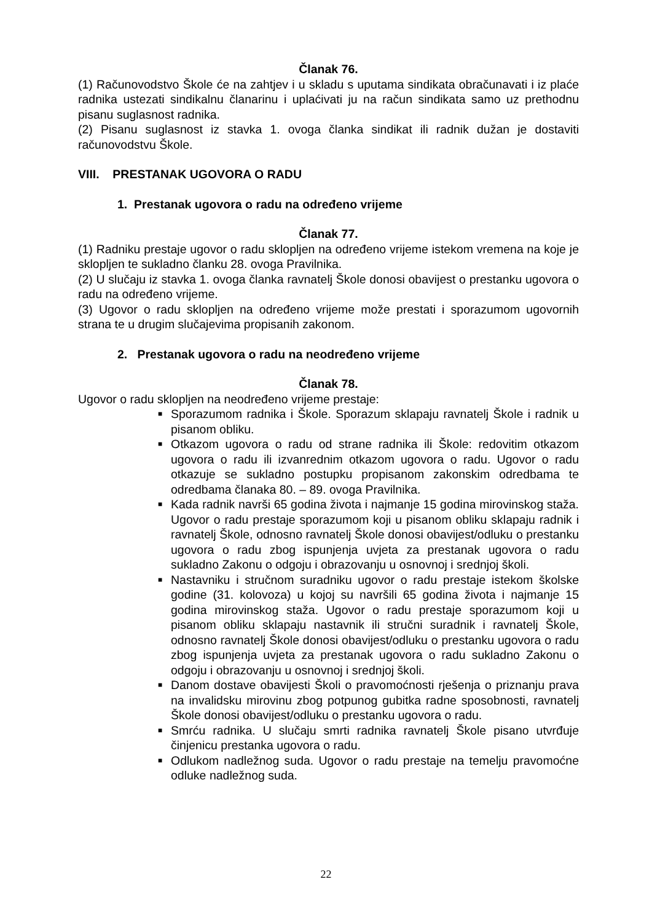Članak 76.
(1) Računovodstvo Škole će na zahtjev i u skladu s uputama sindikata obračunavati i iz plaće radnika ustezati sindikalnu članarinu i uplaćivati ju na račun sindikata samo uz prethodnu pisanu suglasnost radnika.
(2) Pisanu suglasnost iz stavka 1. ovoga članka sindikat ili radnik dužan je dostaviti računovodstvu Škole.
VIII. PRESTANAK UGOVORA O RADU
1. Prestanak ugovora o radu na određeno vrijeme
Članak 77.
(1) Radniku prestaje ugovor o radu sklopljen na određeno vrijeme istekom vremena na koje je sklopljen te sukladno članku 28. ovoga Pravilnika.
(2) U slučaju iz stavka 1. ovoga članka ravnatelj Škole donosi obavijest o prestanku ugovora o radu na određeno vrijeme.
(3) Ugovor o radu sklopljen na određeno vrijeme može prestati i sporazumom ugovornih strana te u drugim slučajevima propisanih zakonom.
2. Prestanak ugovora o radu na neodređeno vrijeme
Članak 78.
Ugovor o radu sklopljen na neodređeno vrijeme prestaje:
■ Sporazumom radnika i Škole. Sporazum sklapaju ravnatelj Škole i radnik u pisanom obliku.
■ Otkazom ugovora o radu od strane radnika ili Škole: redovitim otkazom ugovora o radu ili izvanrednim otkazom ugovora o radu. Ugovor o radu otkazuje se sukladno postupku propisanom zakonskim odredbama te odredbama članaka 80. – 89. ovoga Pravilnika.
■ Kada radnik navrši 65 godina života i najmanje 15 godina mirovinskog staža. Ugovor o radu prestaje sporazumom koji u pisanom obliku sklapaju radnik i ravnatelj Škole, odnosno ravnatelj Škole donosi obavijest/odluku o prestanku ugovora o radu zbog ispunjenja uvjeta za prestanak ugovora o radu sukladno Zakonu o odgoju i obrazovanju u osnovnoj i srednjoj školi.
■ Nastavniku i stručnom suradniku ugovor o radu prestaje istekom školske godine (31. kolovoza) u kojoj su navršili 65 godina života i najmanje 15 godina mirovinskog staža. Ugovor o radu prestaje sporazumom koji u pisanom obliku sklapaju nastavnik ili stručni suradnik i ravnatelj Škole, odnosno ravnatelj Škole donosi obavijest/odluku o prestanku ugovora o radu zbog ispunjenja uvjeta za prestanak ugovora o radu sukladno Zakonu o odgoju i obrazovanju u osnovnoj i srednjoj školi.
■ Danom dostave obavijesti Školi o pravomoćnosti rješenja o priznanju prava na invalidsku mirovinu zbog potpunog gubitka radne sposobnosti, ravnatelj Škole donosi obavijest/odluku o prestanku ugovora o radu.
■ Smrću radnika. U slučaju smrti radnika ravnatelj Škole pisano utvrđuje činjenicu prestanka ugovora o radu.
■ Odlukom nadležnog suda. Ugovor o radu prestaje na temelju pravomoćne odluke nadležnog suda.
22